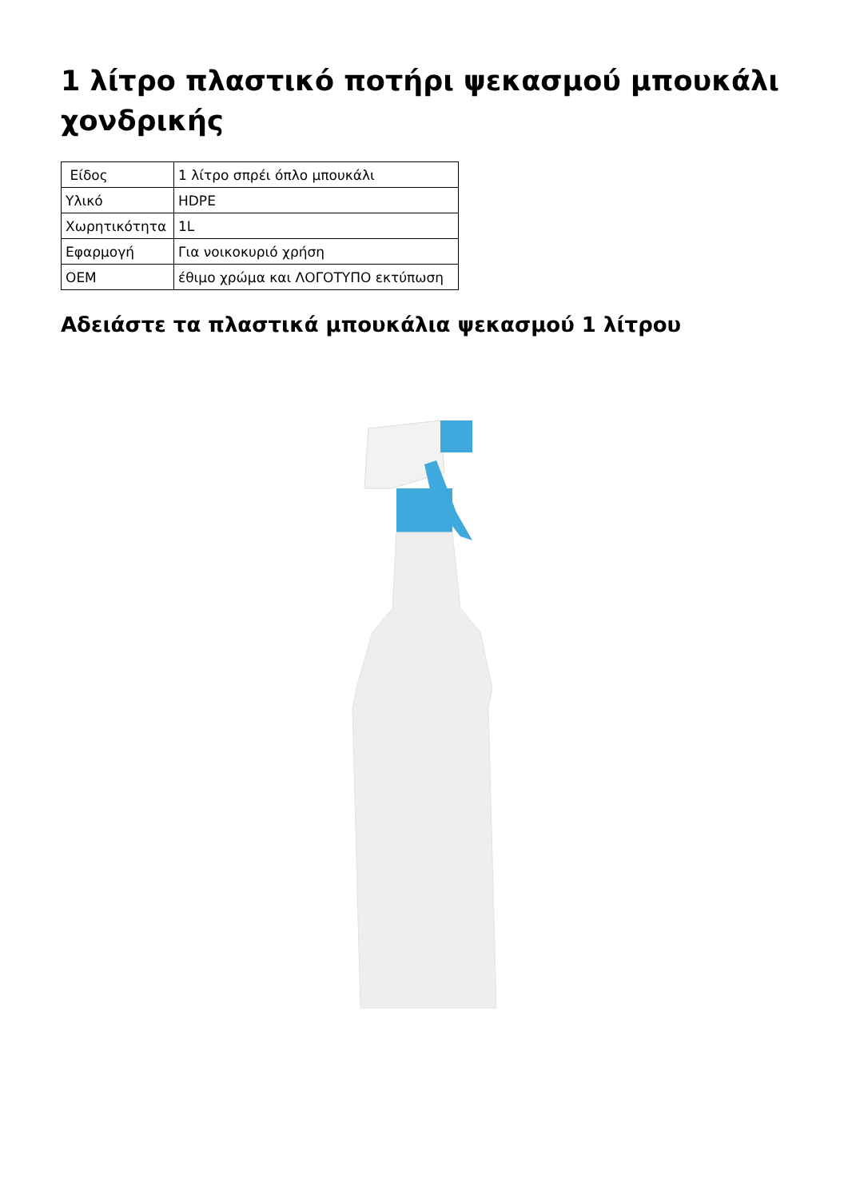1 λίτρο πλαστικό ποτήρι ψεκασμού μπουκάλι χονδρικής
| Είδος | 1 λίτρο σπρέι όπλο μπουκάλι |
| Υλικό | HDPE |
| Χωρητικότητα | 1L |
| Εφαρμογή | Για νοικοκυριό χρήση |
| OEM | έθιμο χρώμα και ΛΟΓΟΤΥΠΟ εκτύπωση |
Αδειάστε τα πλαστικά μπουκάλια ψεκασμού 1 λίτρου